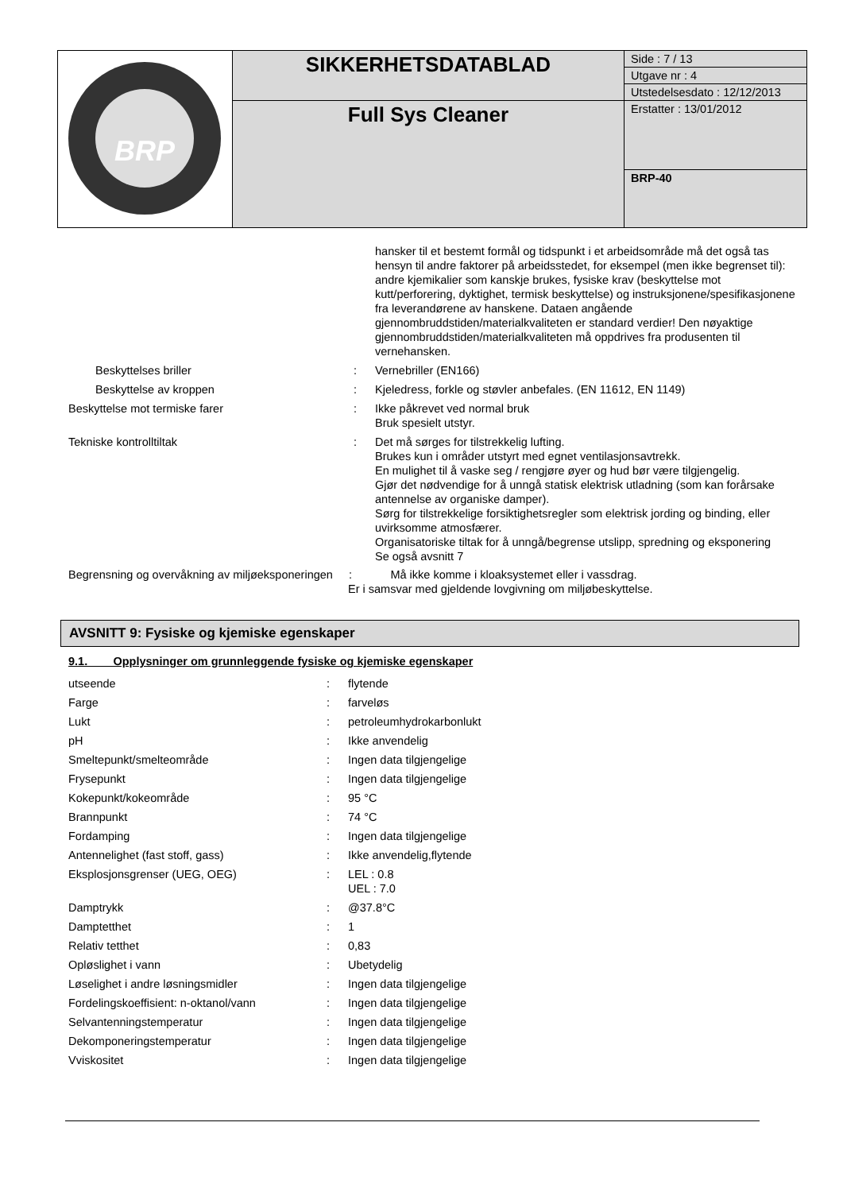| BRP | SIKKERHETSDATABLAD | Side : 7 / 13 |
| | | Utgave nr : 4 |
| | | Utstedelsesdato : 12/12/2013 |
| | Full Sys Cleaner | Erstatter : 13/01/2012 |
| | | BRP-40 |
| | | hansker til et bestemt formål og tidspunkt i et arbeidsområde må det også tas hensyn til andre faktorer på arbeidsstedet, for eksempel (men ikke begrenset til): andre kjemikalier som kanskje brukes, fysiske krav (beskyttelse mot kutt/perforering, dyktighet, termisk beskyttelse) og instruksjonene/spesifikasjonene fra leverandørene av hanskene. Dataen angående gjennombruddstiden/materialkvaliteten er standard verdier! Den nøyaktige gjennombruddstiden/materialkvaliteten må oppdrives fra produsenten til vernehansken. |
| Beskyttelses briller | : | Vernebriller (EN166) |
| Beskyttelse av kroppen | : | Kjeledress, forkle og støvler anbefales. (EN 11612, EN 1149) |
| Beskyttelse mot termiske farer | : | Ikke påkrevet ved normal bruk Bruk spesielt utstyr. |
| Tekniske kontrolltiltak | : | Det må sørges for tilstrekkelig lufting. Brukes kun i områder utstyrt med egnet ventilasjonsavtrekk. En mulighet til å vaske seg / rengjøre øyer og hud bør være tilgjengelig. Gjør det nødvendige for å unngå statisk elektrisk utladning (som kan forårsake antennelse av organiske damper). Sørg for tilstrekkelige forsiktighetsregler som elektrisk jording og binding, eller uvirksomme atmosfærer. Organisatoriske tiltak for å unngå/begrense utslipp, spredning og eksponering Se også avsnitt 7 |
Begrensning og overvåkning av miljøeksponeringen : Må ikke komme i kloaksystemet eller i vassdrag.
Er i samsvar med gjeldende lovgivning om miljøbeskyttelse.
AVSNITT 9: Fysiske og kjemiske egenskaper
9.1. Opplysninger om grunnleggende fysiske og kjemiske egenskaper
| utseende | : | flytende |
| Farge | : | farveløs |
| Lukt | : | petroleumhydrokarbonlukt |
| pH | : | Ikke anvendelig |
| Smeltepunkt/smelteområde | : | Ingen data tilgjengelige |
| Frysepunkt | : | Ingen data tilgjengelige |
| Kokepunkt/kokeområde | : | 95 °C |
| Brannpunkt | : | 74 °C |
| Fordamping | : | Ingen data tilgjengelige |
| Antennelighet (fast stoff, gass) | : | Ikke anvendelig,flytende |
| Eksplosjonsgrenser (UEG, OEG) | : | LEL : 0.8 UEL : 7.0 |
| Damptrykk | : | @37.8°C |
| Damptetthet | : | 1 |
| Relativ tetthet | : | 0,83 |
| Opløslighet i vann | : | Ubetydelig |
| Løselighet i andre løsningsmidler | : | Ingen data tilgjengelige |
| Fordelingskoeffisient: n-oktanol/vann | : | Ingen data tilgjengelige |
| Selvantenningstemperatur | : | Ingen data tilgjengelige |
| Dekomponeringstemperatur | : | Ingen data tilgjengelige |
| Vviskositet | : | Ingen data tilgjengelige |